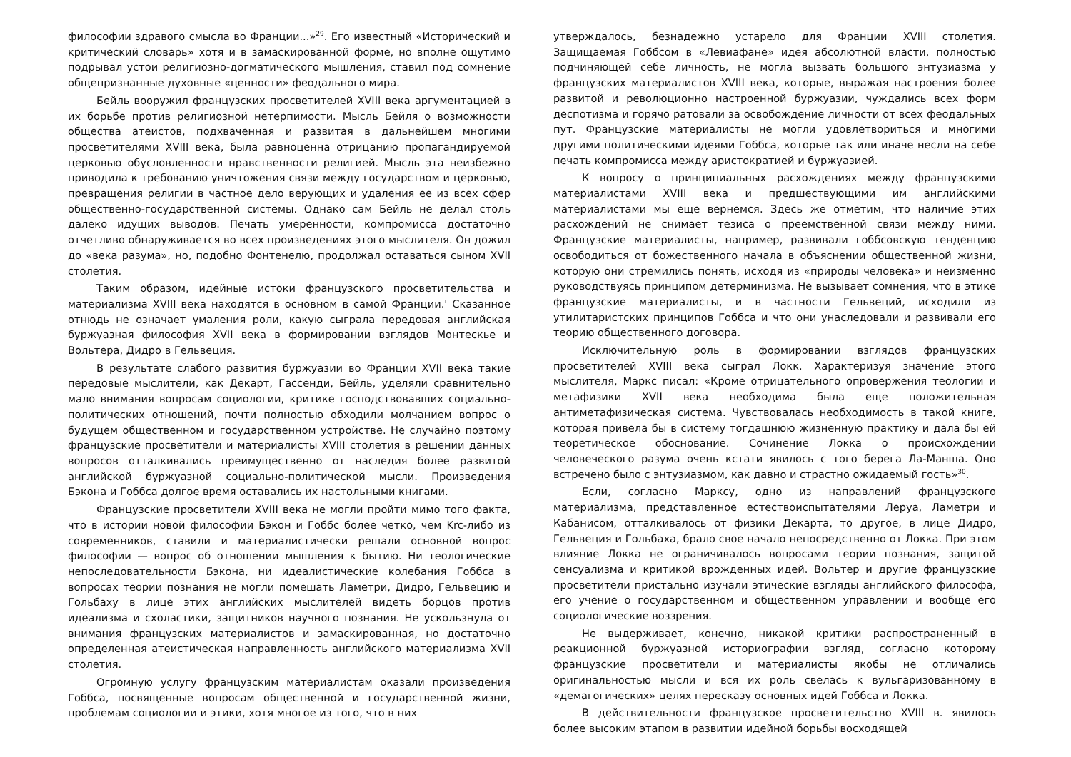философии здравого смысла во Франции...»<sup>29</sup>. Его известный «Исторический и критический словарь» хотя и в замаскированной форме, но вполне ощутимо подрывал устои религиозно-догматического мышления, ставил под сомнение общепризнанные духовные «ценности» феодального мира.
Бейль вооружил французских просветителей XVIII века аргументацией в их борьбе против религиозной нетерпимости. Мысль Бейля о возможности общества атеистов, подхваченная и развитая в дальнейшем многими просветителями XVIII века, была равноценна отрицанию пропагандируемой церковью обусловленности нравственности религией. Мысль эта неизбежно приводила к требованию уничтожения связи между государством и церковью, превращения религии в частное дело верующих и удаления ее из всех сфер общественно-государственной системы. Однако сам Бейль не делал столь далеко идущих выводов. Печать умеренности, компромисса достаточно отчетливо обнаруживается во всех произведениях этого мыслителя. Он дожил до «века разума», но, подобно Фонтенелю, продолжал оставаться сыном XVII столетия.
Таким образом, идейные истоки французского просветительства и материализма XVIII века находятся в основном в самой Франции.' Сказанное отнюдь не означает умаления роли, какую сыграла передовая английская буржуазная философия XVII века в формировании взглядов Монтескье и Вольтера, Дидро в Гельвеция.
В результате слабого развития буржуазии во Франции XVII века такие передовые мыслители, как Декарт, Гассенди, Бейль, уделяли сравнительно мало внимания вопросам социологии, критике господствовавших социально-политических отношений, почти полностью обходили молчанием вопрос о будущем общественном и государственном устройстве. Не случайно поэтому французские просветители и материалисты XVIII столетия в решении данных вопросов отталкивались преимущественно от наследия более развитой английской буржуазной социально-политической мысли. Произведения Бэкона и Гоббса долгое время оставались их настольными книгами.
Французские просветители XVIII века не могли пройти мимо того факта, что в истории новой философии Бэкон и Гоббс более четко, чем Krc-либо из современников, ставили и материалистически решали основной вопрос философии — вопрос об отношении мышления к бытию. Ни теологические непоследовательности Бэкона, ни идеалистические колебания Гоббса в вопросах теории познания не могли помешать Ламетри, Дидро, Гельвецию и Гольбаху в лице этих английских мыслителей видеть борцов против идеализма и схоластики, защитников научного познания. Не ускользнула от внимания французских материалистов и замаскированная, но достаточно определенная атеистическая направленность английского материализма XVII столетия.
Огромную услугу французским материалистам оказали произведения Гоббса, посвященные вопросам общественной и государственной жизни, проблемам социологии и этики, хотя многое из того, что в них
утверждалось, безнадежно устарело для Франции XVIII столетия. Защищаемая Гоббсом в «Левиафане» идея абсолютной власти, полностью подчиняющей себе личность, не могла вызвать большого энтузиазма у французских материалистов XVIII века, которые, выражая настроения более развитой и революционно настроенной буржуазии, чуждались всех форм деспотизма и горячо ратовали за освобождение личности от всех феодальных пут. Французские материалисты не могли удовлетвориться и многими другими политическими идеями Гоббса, которые так или иначе несли на себе печать компромисса между аристократией и буржуазией.
К вопросу о принципиальных расхождениях между французскими материалистами XVIII века и предшествующими им английскими материалистами мы еще вернемся. Здесь же отметим, что наличие этих расхождений не снимает тезиса о преемственной связи между ними. Французские материалисты, например, развивали гоббсовскую тенденцию освободиться от божественного начала в объяснении общественной жизни, которую они стремились понять, исходя из «природы человека» и неизменно руководствуясь принципом детерминизма. Не вызывает сомнения, что в этике французские материалисты, и в частности Гельвеций, исходили из утилитаристских принципов Гоббса и что они унаследовали и развивали его теорию общественного договора.
Исключительную роль в формировании взглядов французских просветителей XVIII века сыграл Локк. Характеризуя значение этого мыслителя, Маркс писал: «Кроме отрицательного опровержения теологии и метафизики XVII века необходима была еще положительная антиметафизическая система. Чувствовалась необходимость в такой книге, которая привела бы в систему тогдашнюю жизненную практику и дала бы ей теоретическое обоснование. Сочинение Локка о происхождении человеческого разума очень кстати явилось с того берега Ла-Манша. Оно встречено было с энтузиазмом, как давно и страстно ожидаемый гость»<sup>30</sup>.
Если, согласно Марксу, одно из направлений французского материализма, представленное естествоиспытателями Леруа, Ламетри и Кабанисом, отталкивалось от физики Декарта, то другое, в лице Дидро, Гельвеция и Гольбаха, брало свое начало непосредственно от Локка. При этом влияние Локка не ограничивалось вопросами теории познания, защитой сенсуализма и критикой врожденных идей. Вольтер и другие французские просветители пристально изучали этические взгляды английского философа, его учение о государственном и общественном управлении и вообще его социологические воззрения.
Не выдерживает, конечно, никакой критики распространенный в реакционной буржуазной историографии взгляд, согласно которому французские просветители и материалисты якобы не отличались оригинальностью мысли и вся их роль свелась к вульгаризованному в «демагогических» целях пересказу основных идей Гоббса и Локка.
В действительности французское просветительство XVIII в. явилось более высоким этапом в развитии идейной борьбы восходящей